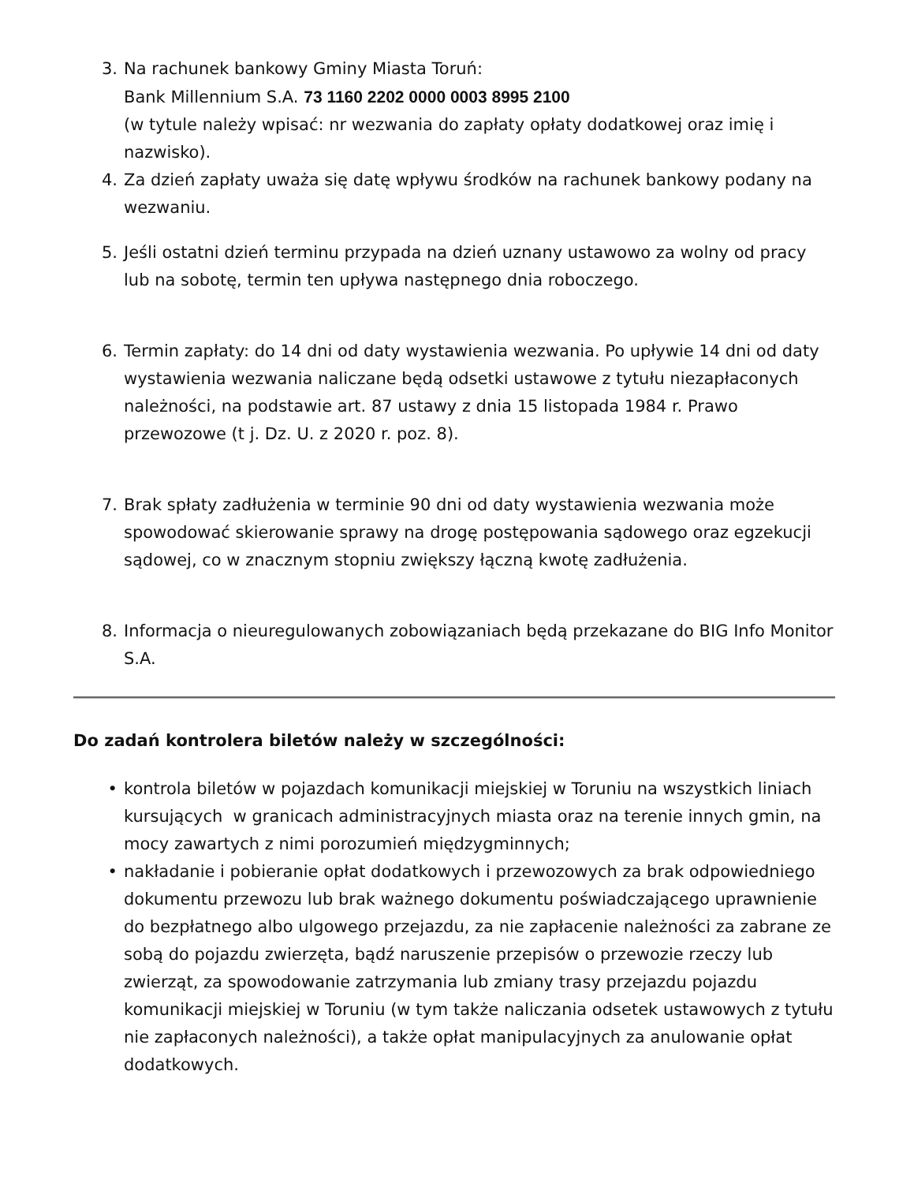3. Na rachunek bankowy Gminy Miasta Toruń:
Bank Millennium S.A. 73 1160 2202 0000 0003 8995 2100
(w tytule należy wpisać: nr wezwania do zapłaty opłaty dodatkowej oraz imię i nazwisko).
4. Za dzień zapłaty uważa się datę wpływu środków na rachunek bankowy podany na wezwaniu.
5. Jeśli ostatni dzień terminu przypada na dzień uznany ustawowo za wolny od pracy lub na sobotę, termin ten upływa następnego dnia roboczego.
6. Termin zapłaty: do 14 dni od daty wystawienia wezwania. Po upływie 14 dni od daty wystawienia wezwania naliczane będą odsetki ustawowe z tytułu niezapłaconych należności, na podstawie art. 87 ustawy z dnia 15 listopada 1984 r. Prawo przewozowe (t j. Dz. U. z 2020 r. poz. 8).
7. Brak spłaty zadłużenia w terminie 90 dni od daty wystawienia wezwania może spowodować skierowanie sprawy na drogę postępowania sądowego oraz egzekucji sądowej, co w znacznym stopniu zwiększy łączną kwotę zadłużenia.
8. Informacja o nieuregulowanych zobowiązaniach będą przekazane do BIG Info Monitor S.A.
Do zadań kontrolera biletów należy w szczególności:
• kontrola biletów w pojazdach komunikacji miejskiej w Toruniu na wszystkich liniach kursujących w granicach administracyjnych miasta oraz na terenie innych gmin, na mocy zawartych z nimi porozumień międzygminnych;
• nakładanie i pobieranie opłat dodatkowych i przewozowych za brak odpowiedniego dokumentu przewozu lub brak ważnego dokumentu poświadczającego uprawnienie do bezpłatnego albo ulgowego przejazdu, za nie zapłacenie należności za zabrane ze sobą do pojazdu zwierzęta, bądź naruszenie przepisów o przewozie rzeczy lub zwierząt, za spowodowanie zatrzymania lub zmiany trasy przejazdu pojazdu komunikacji miejskiej w Toruniu (w tym także naliczania odsetek ustawowych z tytułu nie zapłaconych należności), a także opłat manipulacyjnych za anulowanie opłat dodatkowych.